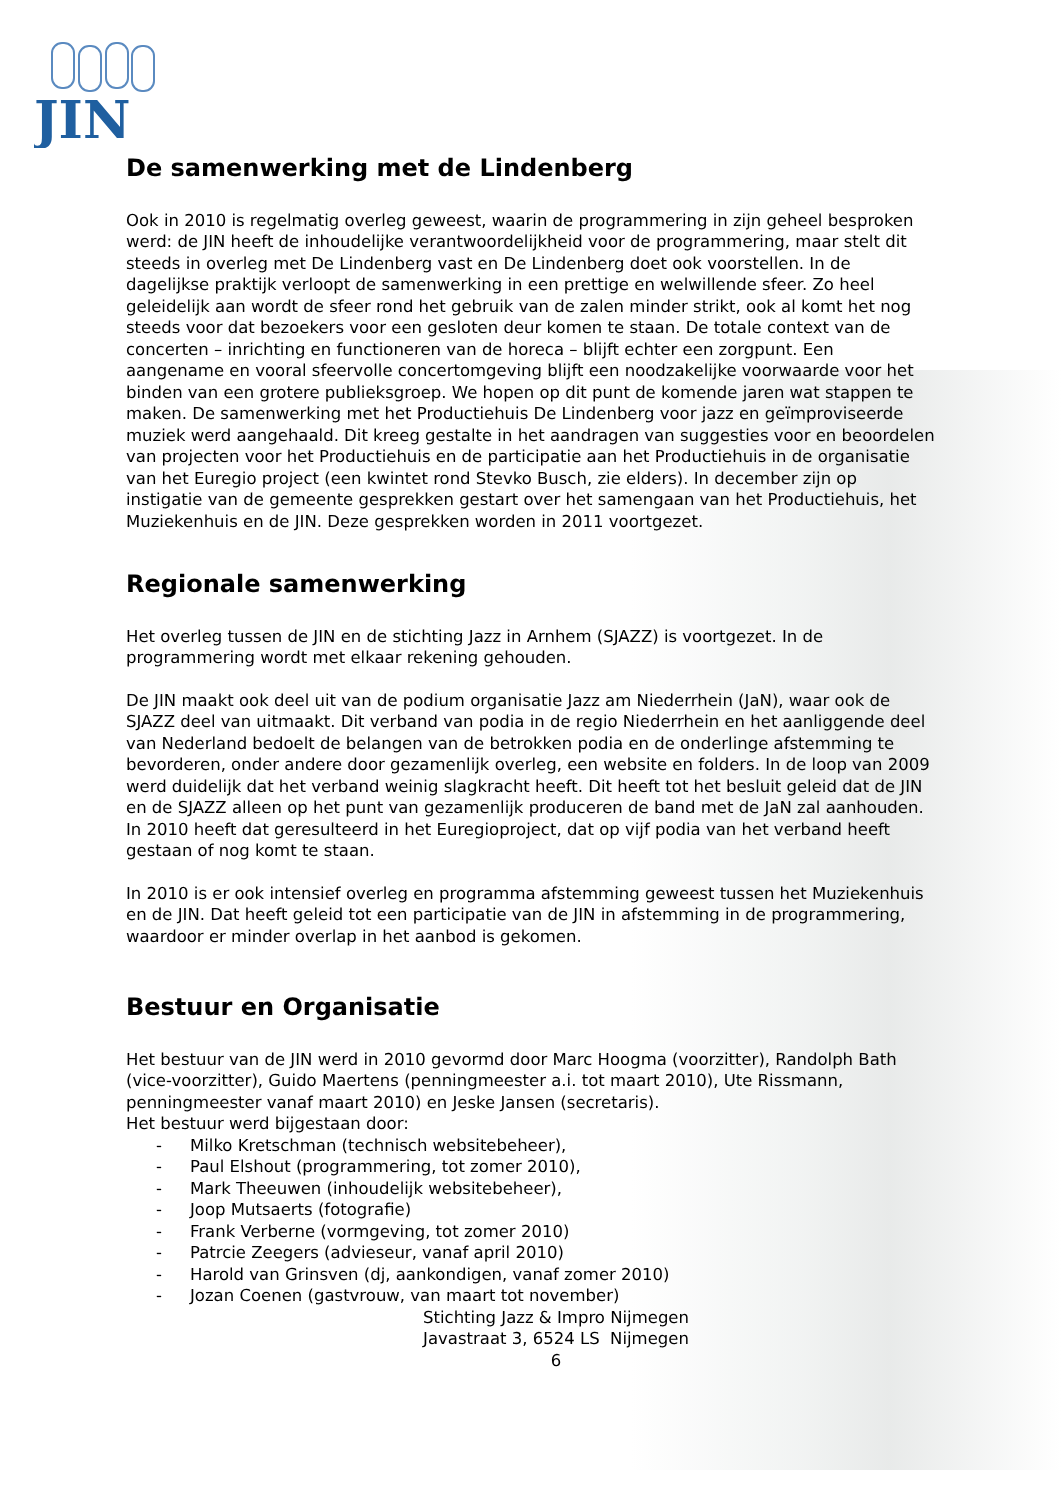JIN
De samenwerking met de Lindenberg
Ook in 2010 is regelmatig overleg geweest, waarin de programmering in zijn geheel besproken werd: de JIN heeft de inhoudelijke verantwoordelijkheid voor de programmering, maar stelt dit steeds in overleg met De Lindenberg vast en De Lindenberg doet ook voorstellen. In de dagelijkse praktijk verloopt de samenwerking in een prettige en welwillende sfeer. Zo heel geleidelijk aan wordt de sfeer rond het gebruik van de zalen minder strikt, ook al komt het nog steeds voor dat bezoekers voor een gesloten deur komen te staan. De totale context van de concerten – inrichting en functioneren van de horeca – blijft echter een zorgpunt. Een aangename en vooral sfeervolle concertomgeving blijft een noodzakelijke voorwaarde voor het binden van een grotere publieksgroep. We hopen op dit punt de komende jaren wat stappen te maken. De samenwerking met het Productiehuis De Lindenberg voor jazz en geïmproviseerde muziek werd aangehaald. Dit kreeg gestalte in het aandragen van suggesties voor en beoordelen van projecten voor het Productiehuis en de participatie aan het Productiehuis in de organisatie van het Euregio project (een kwintet rond Stevko Busch, zie elders). In december zijn op instigatie van de gemeente gesprekken gestart over het samengaan van het Productiehuis, het Muziekenhuis en de JIN. Deze gesprekken worden in 2011 voortgezet.
Regionale samenwerking
Het overleg tussen de JIN en de stichting Jazz in Arnhem (SJAZZ) is voortgezet. In de programmering wordt met elkaar rekening gehouden.
De JIN maakt ook deel uit van de podium organisatie Jazz am Niederrhein (JaN), waar ook de SJAZZ deel van uitmaakt. Dit verband van podia in de regio Niederrhein en het aanliggende deel van Nederland bedoelt de belangen van de betrokken podia en de onderlinge afstemming te bevorderen, onder andere door gezamenlijk overleg, een website en folders. In de loop van 2009 werd duidelijk dat het verband weinig slagkracht heeft. Dit heeft tot het besluit geleid dat de JIN en de SJAZZ alleen op het punt van gezamenlijk produceren de band met de JaN zal aanhouden. In 2010 heeft dat geresulteerd in het Euregioproject, dat op vijf podia van het verband heeft gestaan of nog komt te staan.
In 2010 is er ook intensief overleg en programma afstemming geweest tussen het Muziekenhuis en de JIN. Dat heeft geleid tot een participatie van de JIN in afstemming in de programmering, waardoor er minder overlap in het aanbod is gekomen.
Bestuur en Organisatie
Het bestuur van de JIN werd in 2010 gevormd door Marc Hoogma (voorzitter), Randolph Bath (vice-voorzitter), Guido Maertens (penningmeester a.i. tot maart 2010), Ute Rissmann, penningmeester vanaf maart 2010) en Jeske Jansen (secretaris).
Het bestuur werd bijgestaan door:
- Milko Kretschman (technisch websitebeheer),
- Paul Elshout (programmering, tot zomer 2010),
- Mark Theeuwen (inhoudelijk websitebeheer),
- Joop Mutsaerts (fotografie)
- Frank Verberne (vormgeving, tot zomer 2010)
- Patrcie Zeegers (advieseur, vanaf april 2010)
- Harold van Grinsven (dj, aankondigen, vanaf zomer 2010)
- Jozan Coenen (gastvrouw, van maart tot november)
Stichting Jazz & Impro Nijmegen
Javastraat 3, 6524 LS Nijmegen
6